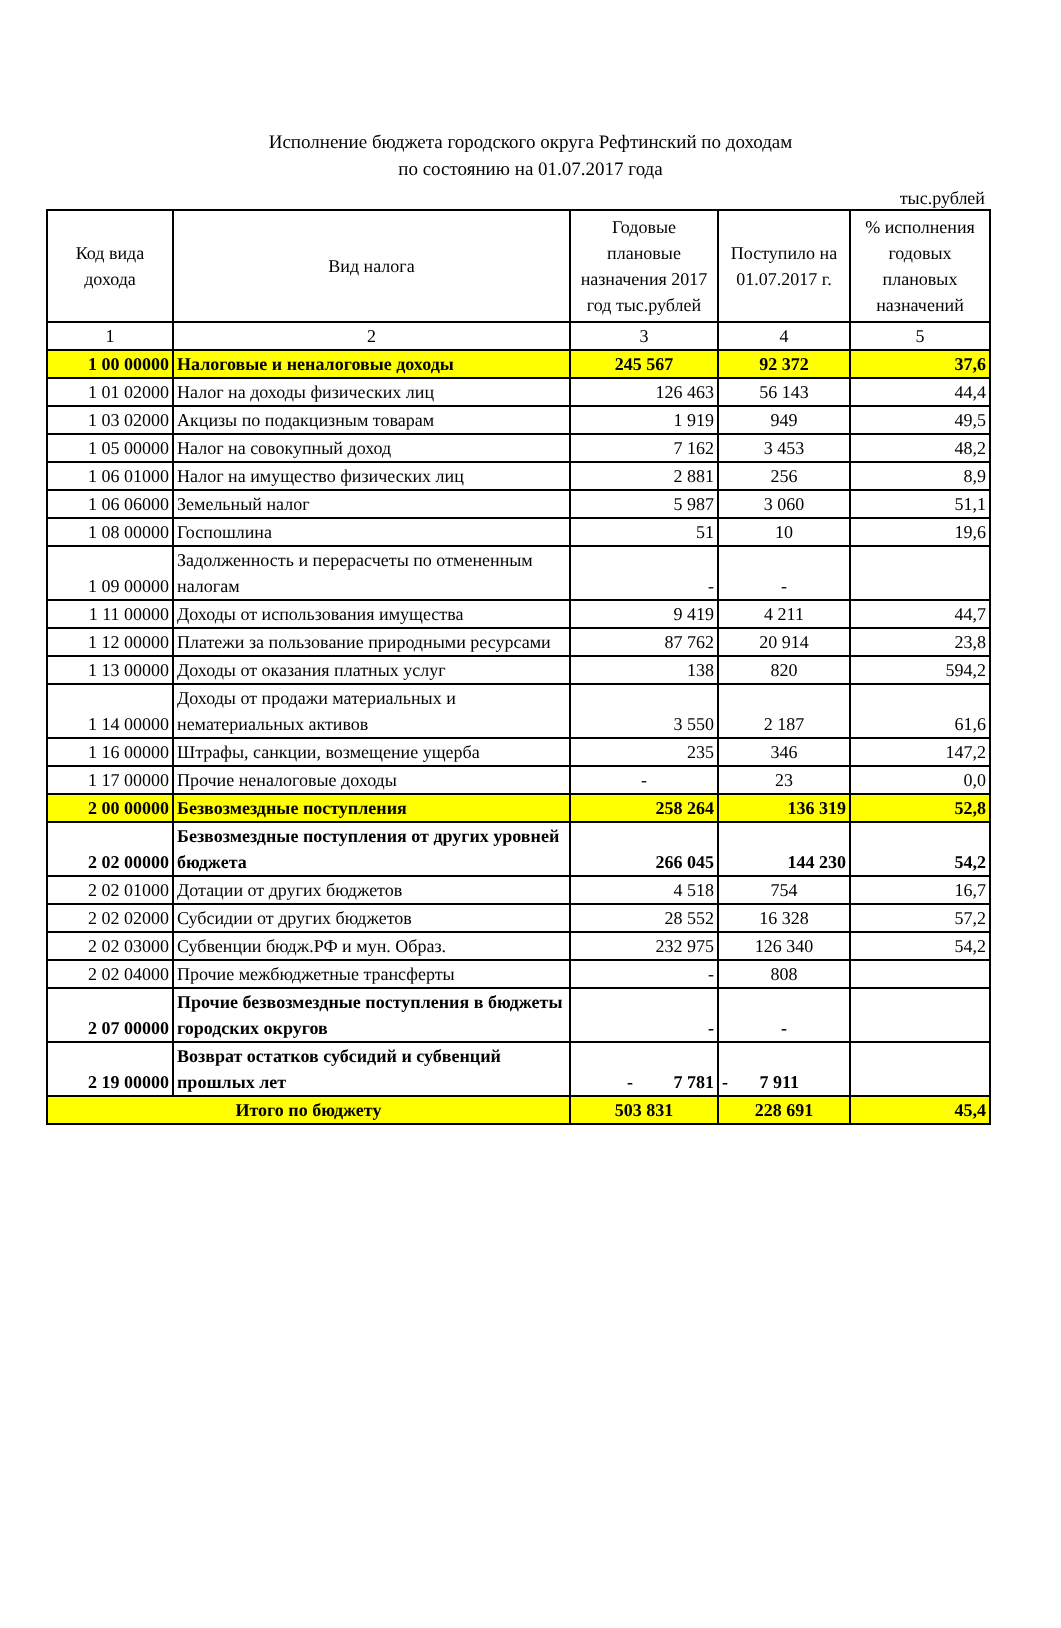Исполнение бюджета городского округа Рефтинский по доходам
по состоянию на 01.07.2017 года
тыс.рублей
| Код вида дохода | Вид налога | Годовые плановые назначения 2017 год тыс.рублей | Поступило на 01.07.2017 г. | % исполнения годовых плановых назначений |
| --- | --- | --- | --- | --- |
| 1 | 2 | 3 | 4 | 5 |
| 1 00 00000 | Налоговые и неналоговые доходы | 245 567 | 92 372 | 37,6 |
| 1 01 02000 | Налог на доходы физических лиц | 126 463 | 56 143 | 44,4 |
| 1 03 02000 | Акцизы по подакцизным товарам | 1 919 | 949 | 49,5 |
| 1 05 00000 | Налог на совокупный доход | 7 162 | 3 453 | 48,2 |
| 1 06 01000 | Налог на имущество физических лиц | 2 881 | 256 | 8,9 |
| 1 06 06000 | Земельный налог | 5 987 | 3 060 | 51,1 |
| 1 08 00000 | Госпошлина | 51 | 10 | 19,6 |
| 1 09 00000 | Задолженность и перерасчеты по отмененным налогам | - | - | |
| 1 11 00000 | Доходы от использования имущества | 9 419 | 4 211 | 44,7 |
| 1 12 00000 | Платежи за пользование природными ресурсами | 87 762 | 20 914 | 23,8 |
| 1 13 00000 | Доходы от оказания платных услуг | 138 | 820 | 594,2 |
| 1 14 00000 | Доходы от продажи материальных и нематериальных активов | 3 550 | 2 187 | 61,6 |
| 1 16 00000 | Штрафы, санкции, возмещение ущерба | 235 | 346 | 147,2 |
| 1 17 00000 | Прочие неналоговые доходы | - | 23 | 0,0 |
| 2 00 00000 | Безвозмездные поступления | 258 264 | 136 319 | 52,8 |
| 2 02 00000 | Безвозмездные поступления от других уровней бюджета | 266 045 | 144 230 | 54,2 |
| 2 02 01000 | Дотации от других бюджетов | 4 518 | 754 | 16,7 |
| 2 02 02000 | Субсидии от других бюджетов | 28 552 | 16 328 | 57,2 |
| 2 02 03000 | Субвенции бюдж.РФ и мун. Образ. | 232 975 | 126 340 | 54,2 |
| 2 02 04000 | Прочие межбюджетные трансферты | - | 808 | |
| 2 07 00000 | Прочие безвозмездные поступления в бюджеты городских округов | - | - | |
| 2 19 00000 | Возврат остатков субсидий и субвенций прошлых лет | - 7 781 | - 7 911 | |
| Итого по бюджету | | 503 831 | 228 691 | 45,4 |